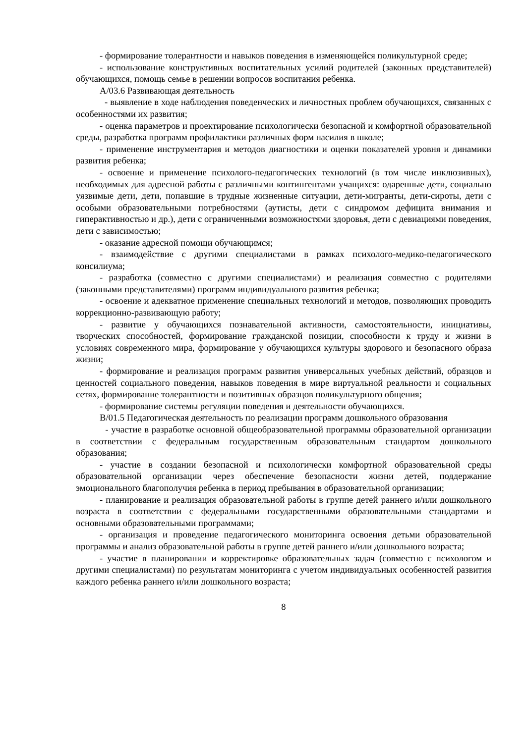- формирование толерантности и навыков поведения в изменяющейся поликультурной среде;
- использование конструктивных воспитательных усилий родителей (законных представителей) обучающихся, помощь семье в решении вопросов воспитания ребенка.
А/03.6 Развивающая деятельность
- выявление в ходе наблюдения поведенческих и личностных проблем обучающихся, связанных с особенностями их развития;
- оценка параметров и проектирование психологически безопасной и комфортной образовательной среды, разработка программ профилактики различных форм насилия в школе;
- применение инструментария и методов диагностики и оценки показателей уровня и динамики развития ребенка;
- освоение и применение психолого-педагогических технологий (в том числе инклюзивных), необходимых для адресной работы с различными контингентами учащихся: одаренные дети, социально уязвимые дети, дети, попавшие в трудные жизненные ситуации, дети-мигранты, дети-сироты, дети с особыми образовательными потребностями (аутисты, дети с синдромом дефицита внимания и гиперактивностью и др.), дети с ограниченными возможностями здоровья, дети с девиациями поведения, дети с зависимостью;
- оказание адресной помощи обучающимся;
- взаимодействие с другими специалистами в рамках психолого-медико-педагогического консилиума;
- разработка (совместно с другими специалистами) и реализация совместно с родителями (законными представителями) программ индивидуального развития ребенка;
- освоение и адекватное применение специальных технологий и методов, позволяющих проводить коррекционно-развивающую работу;
- развитие у обучающихся познавательной активности, самостоятельности, инициативы, творческих способностей, формирование гражданской позиции, способности к труду и жизни в условиях современного мира, формирование у обучающихся культуры здорового и безопасного образа жизни;
- формирование и реализация программ развития универсальных учебных действий, образцов и ценностей социального поведения, навыков поведения в мире виртуальной реальности и социальных сетях, формирование толерантности и позитивных образцов поликультурного общения;
- формирование системы регуляции поведения и деятельности обучающихся.
В/01.5 Педагогическая деятельность по реализации программ дошкольного образования
- участие в разработке основной общеобразовательной программы образовательной организации в соответствии с федеральным государственным образовательным стандартом дошкольного образования;
- участие в создании безопасной и психологически комфортной образовательной среды образовательной организации через обеспечение безопасности жизни детей, поддержание эмоционального благополучия ребенка в период пребывания в образовательной организации;
- планирование и реализация образовательной работы в группе детей раннего и/или дошкольного возраста в соответствии с федеральными государственными образовательными стандартами и основными образовательными программами;
- организация и проведение педагогического мониторинга освоения детьми образовательной программы и анализ образовательной работы в группе детей раннего и/или дошкольного возраста;
- участие в планировании и корректировке образовательных задач (совместно с психологом и другими специалистами) по результатам мониторинга с учетом индивидуальных особенностей развития каждого ребенка раннего и/или дошкольного возраста;
8